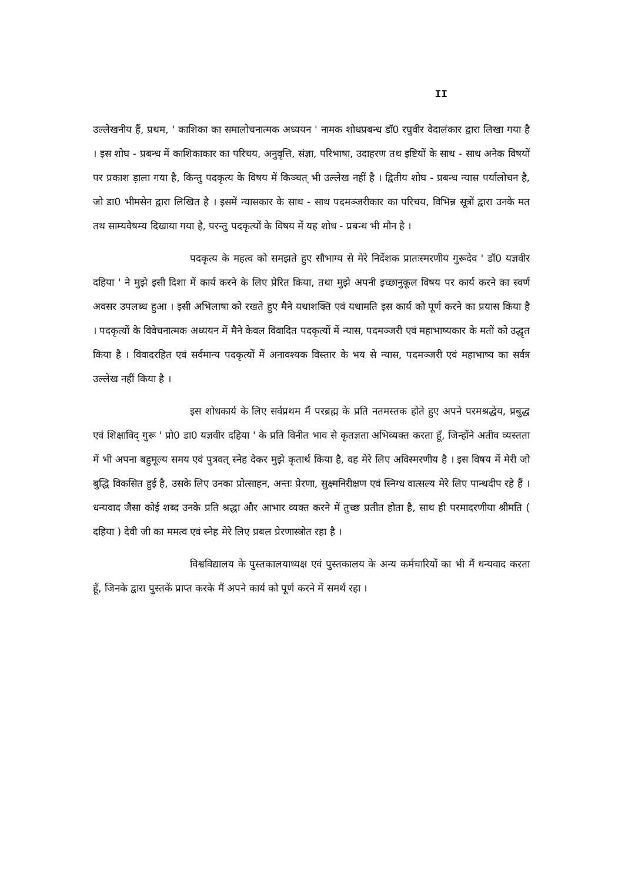II
उल्लेखनीय हैं, प्रथम, ' काशिका का समालोचनात्मक अध्ययन ' नामक शोधप्रबन्ध डॉ0 रघुवीर वेदालंकार द्वारा लिखा गया है । इस शोघ - प्रबन्ध में काशिकाकार का परिचय, अनुवृत्ति, संज्ञा, परिभाषा, उदाहरण तथ इष्टियों के साथ - साथ अनेक विषयों पर प्रकाश ड़ाला गया है, किन्तु पदकृत्य के विषय में किञ्चत् भी उल्लेख नहीं है । द्वितीय शोघ - प्रबन्ध न्यास पर्यालोचन है, जो डा0 भीमसेन द्वारा लिखित है । इसमें न्यासकार के साथ - साथ पदमञ्जरीकार का परिचय, विभिन्न सूत्रों द्वारा उनके मत तथ साम्यवैषम्य दिखाया गया है, परन्तु पदकृत्यों के विषय में यह शोध - प्रबन्ध भी मौन है ।
पदकृत्य के महत्व को समझते हुए सौभाग्य से मेरे निर्देशक प्रातःस्मरणीय गुरूदेव ' डॉ0 यज्ञवीर दहिया ' ने मुझे इसी दिशा में कार्य करने के लिए प्रेरित किया, तथा मुझे अपनी इच्छानुकूल विषय पर कार्य करने का स्वर्ण अवसर उपलब्ध हुआ । इसी अभिलाषा को रखते हुए मैने यथाशक्ति एवं यथामति इस कार्य को पूर्ण करने का प्रयास किया है । पदकृत्यों के विवेचनात्मक अध्ययन में मैने केवल विवादित पदकृत्यों में न्यास, पदमञ्जरी एवं महाभाष्यकार के मतों को उद्धृत किया है । विवादरहित एवं सर्वमान्य पदकृत्यों में अनावश्यक विस्तार के भय से न्यास, पदमञ्जरी एवं महाभाष्य का सर्वत्र उल्लेख नहीं किया है ।
इस शोधकार्य के लिए सर्वप्रथम मैं परब्रह्म के प्रति नतमस्तक होते हुए अपने परमश्रद्धेय, प्रबुद्ध एवं शिक्षाविद् गुरू ' प्रो0 डा0 यज्ञवीर दहिया ' के प्रति विनीत भाव से कृतज्ञता अभिव्यक्त करता हूँ, जिन्होंने अतीव व्यस्तता में भी अपना बहुमूल्य समय एवं पुत्रवत् स्नेह देकर मुझे कृतार्थ किया है, वह मेरे लिए अविस्मरणीय है । इस विषय में मेरी जो बुद्धि विकसित हुई है, उसके लिए उनका प्रोत्साहन, अन्तः प्रेरणा, सुक्ष्मनिरीक्षण एवं स्निग्ध वात्सल्य मेरे लिए पान्थदीप रहे हैं । धन्यवाद जैसा कोई शब्द उनके प्रति श्रद्धा और आभार व्यक्त करने में तुच्छ प्रतीत होता है, साथ ही परमादरणीया श्रीमति ( दहिया ) देवी जी का ममत्व एवं स्नेह मेरे लिए प्रबल प्रेरणास्त्रोत रहा है ।
विश्वविद्यालय के पुस्तकालयाध्यक्ष एवं पुस्तकालय के अन्य कर्मचारियों का भी मैं धन्यवाद करता हूँ, जिनके द्वारा पुस्तकें प्राप्त करके मैं अपने कार्य को पूर्ण करने में समर्थ रहा ।